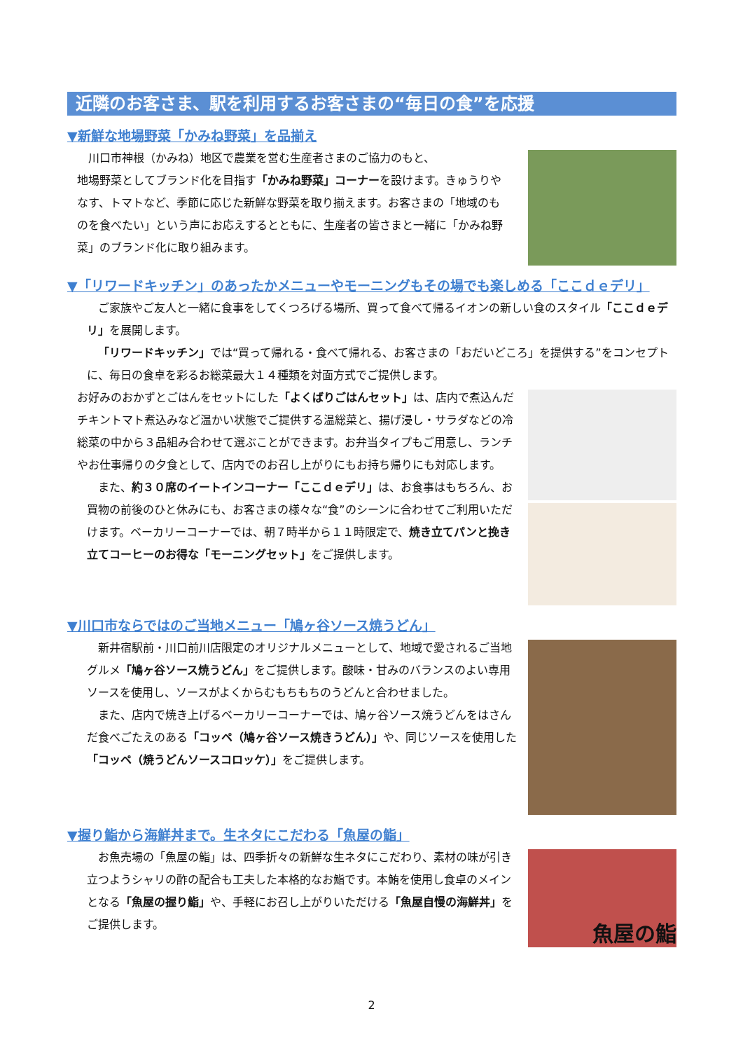近隣のお客さま、駅を利用するお客さまの“毎日の食”を応援
▼新鮮な地場野菜「かみね野菜」を品揃え
川口市神根（かみね）地区で農業を営む生産者さまのご協力のもと、
地場野菜としてブランド化を目指す「かみね野菜」コーナーを設けます。きゅうりやなす、トマトなど、季節に応じた新鮮な野菜を取り揃えます。お客さまの「地域のものを食べたい」という声にお応えするとともに、生産者の皆さまと一緒に「かみね野菜」のブランド化に取り組みます。
▼「リワードキッチン」のあったかメニューやモーニングもその場でも楽しめる「ここｄｅデリ」
ご家族やご友人と一緒に食事をしてくつろげる場所、買って食べて帰るイオンの新しい食のスタイル「ここｄｅデリ」を展開します。
「リワードキッチン」では“買って帰れる・食べて帰れる、お客さまの「おだいどころ」を提供する”をコンセプトに、毎日の食卓を彩るお総菜最大１４種類を対面方式でご提供します。
お好みのおかずとごはんをセットにした「よくばりごはんセット」は、店内で煮込んだチキントマト煮込みなど温かい状態でご提供する温総菜と、揚げ浸し・サラダなどの冷総菜の中から３品組み合わせて選ぶことができます。お弁当タイプもご用意し、ランチやお仕事帰りの夕食として、店内でのお召し上がりにもお持ち帰りにも対応します。
また、約３０席のイートインコーナー「ここｄｅデリ」は、お食事はもちろん、お買物の前後のひと休みにも、お客さまの様々な“食”のシーンに合わせてご利用いただけます。ベーカリーコーナーでは、朝７時半から１１時限定で、焼き立てパンと挽き立てコーヒーのお得な「モーニングセット」をご提供します。
▼川口市ならではのご当地メニュー「鳩ヶ谷ソース焼うどん」
新井宿駅前・川口前川店限定のオリジナルメニューとして、地域で愛されるご当地グルメ「鳩ヶ谷ソース焼うどん」をご提供します。酸味・甘みのバランスのよい専用ソースを使用し、ソースがよくからむもちもちのうどんと合わせました。
また、店内で焼き上げるベーカリーコーナーでは、鳩ヶ谷ソース焼うどんをはさんだ食べごたえのある「コッペ（鳩ヶ谷ソース焼きうどん）」や、同じソースを使用した「コッペ（焼うどんソースコロッケ）」をご提供します。
▼握り鮨から海鮮丼まで。生ネタにこだわる「魚屋の鮨」
お魚売場の「魚屋の鮨」は、四季折々の新鮮な生ネタにこだわり、素材の味が引き立つようシャリの酢の配合も工夫した本格的なお鮨です。本鮪を使用し食卓のメインとなる「魚屋の握り鮨」や、手軽にお召し上がりいただける「魚屋自慢の海鮮丼」をご提供します。
魚屋の鮨
2